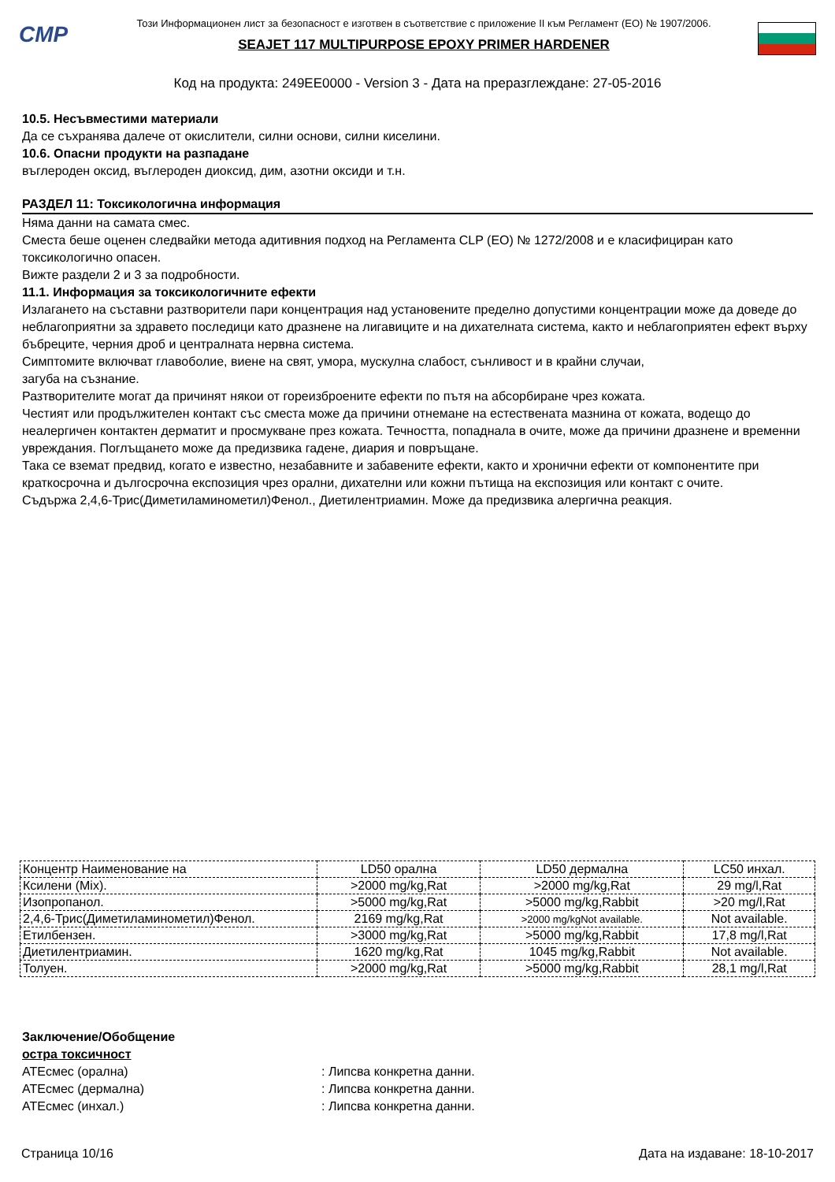CMP
Този Информационен лист за безопасност е изготвен в съответствие с приложение II към Регламент (ЕО) № 1907/2006.
SEAJET 117 MULTIPURPOSE EPOXY PRIMER HARDENER
Код на продукта: 249EE0000 - Version 3 - Дата на преразглеждане: 27-05-2016
10.5. Несъвместими материали
Да се съхранява далече от окислители, силни основи, силни киселини.
10.6. Опасни продукти на разпадане
въглероден оксид, въглероден диоксид, дим, азотни оксиди и т.н.
РАЗДЕЛ 11: Токсикологична информация
Няма данни на самата смес.
Сместа беше оценен следвайки метода адитивния подход на Регламента CLP (ЕО) № 1272/2008 и е класифициран като токсикологично опасен.
Вижте раздели 2 и 3 за подробности.
11.1. Информация за токсикологичните ефекти
Излагането на съставни разтворители пари концентрация над установените пределно допустими концентрации може да доведе до неблагоприятни за здравето последици като дразнене на лигавиците и на дихателната система, както и неблагоприятен ефект върху бъбреците, черния дроб и централната нервна система.
Симптомите включват главоболие, виене на свят, умора, мускулна слабост, сънливост и в крайни случаи,
загуба на съзнание.
Разтворителите могат да причинят някои от гореизброените ефекти по пътя на абсорбиране чрез кожата.
Честият или продължителен контакт със сместа може да причини отнемане на естествената мазнина от кожата, водещо до неалергичен контактен дерматит и просмукване през кожата. Течността, попаднала в очите, може да причини дразнене и временни увреждания. Поглъщането може да предизвика гадене, диария и повръщане.
Така се вземат предвид, когато е известно, незабавните и забавените ефекти, както и хронични ефекти от компонентите при краткосрочна и дългосрочна експозиция чрез орални, дихателни или кожни пътища на експозиция или контакт с очите.
Съдържа 2,4,6-Трис(Диметиламинометил)Фенол., Диетилентриамин. Може да предизвика алергична реакция.
| Концентр Наименование на | LD50 орална | LD50 дермална | LC50 инхал. |
| Ксилени (Mix). | >2000 mg/kg,Rat | >2000 mg/kg,Rat | 29 mg/l,Rat |
| Изопропанол. | >5000 mg/kg,Rat | >5000 mg/kg,Rabbit | >20 mg/l,Rat |
| 2,4,6-Трис(Диметиламинометил)Фенол. | 2169 mg/kg,Rat | >2000 mg/kgNot available. | Not available. |
| Етилбензен. | >3000 mg/kg,Rat | >5000 mg/kg,Rabbit | 17,8 mg/l,Rat |
| Диетилентриамин. | 1620 mg/kg,Rat | 1045 mg/kg,Rabbit | Not available. |
| Толуен. | >2000 mg/kg,Rat | >5000 mg/kg,Rabbit | 28,1 mg/l,Rat |
Заключение/Обобщение
остра токсичност
ATEсмес (орална): Липсва конкретна данни.
ATEсмес (дермална): Липсва конкретна данни.
ATEсмес (инхал.): Липсва конкретна данни.
Страница 10/16 Дата на издаване: 18-10-2017